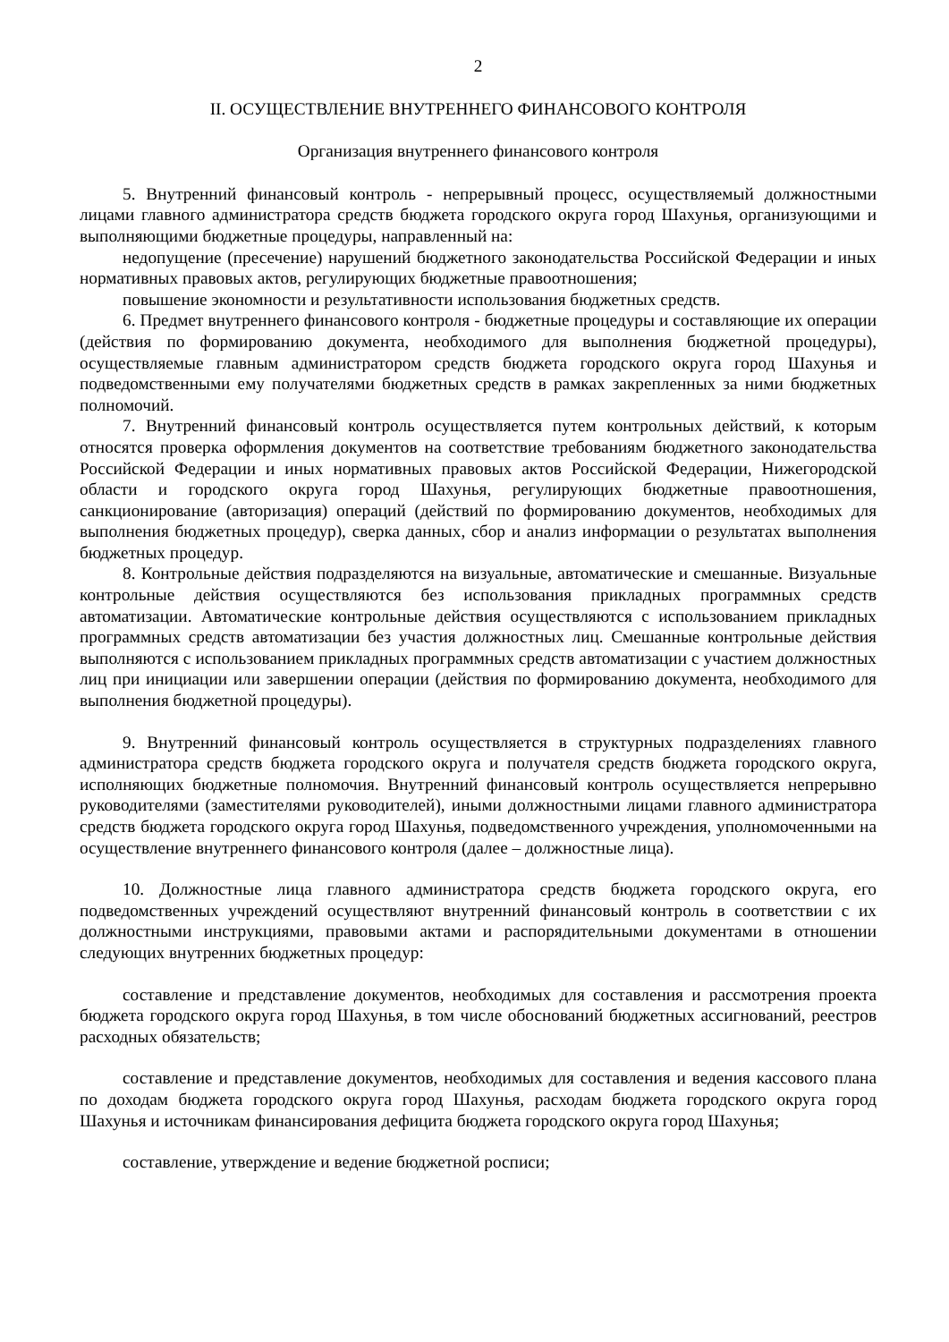2
II. ОСУЩЕСТВЛЕНИЕ ВНУТРЕННЕГО ФИНАНСОВОГО КОНТРОЛЯ
Организация внутреннего финансового контроля
5. Внутренний финансовый контроль - непрерывный процесс, осуществляемый должностными лицами главного администратора средств бюджета городского округа город Шахунья, организующими и выполняющими бюджетные процедуры, направленный на:
недопущение (пресечение) нарушений бюджетного законодательства Российской Федерации и иных нормативных правовых актов, регулирующих бюджетные правоотношения;
повышение экономности и результативности использования бюджетных средств.
6. Предмет внутреннего финансового контроля - бюджетные процедуры и составляющие их операции (действия по формированию документа, необходимого для выполнения бюджетной процедуры), осуществляемые главным администратором средств бюджета городского округа город Шахунья и подведомственными ему получателями бюджетных средств в рамках закрепленных за ними бюджетных полномочий.
7. Внутренний финансовый контроль осуществляется путем контрольных действий, к которым относятся проверка оформления документов на соответствие требованиям бюджетного законодательства Российской Федерации и иных нормативных правовых актов Российской Федерации, Нижегородской области и городского округа город Шахунья, регулирующих бюджетные правоотношения, санкционирование (авторизация) операций (действий по формированию документов, необходимых для выполнения бюджетных процедур), сверка данных, сбор и анализ информации о результатах выполнения бюджетных процедур.
8. Контрольные действия подразделяются на визуальные, автоматические и смешанные. Визуальные контрольные действия осуществляются без использования прикладных программных средств автоматизации. Автоматические контрольные действия осуществляются с использованием прикладных программных средств автоматизации без участия должностных лиц. Смешанные контрольные действия выполняются с использованием прикладных программных средств автоматизации с участием должностных лиц при инициации или завершении операции (действия по формированию документа, необходимого для выполнения бюджетной процедуры).
9. Внутренний финансовый контроль осуществляется в структурных подразделениях главного администратора средств бюджета городского округа и получателя средств бюджета городского округа, исполняющих бюджетные полномочия. Внутренний финансовый контроль осуществляется непрерывно руководителями (заместителями руководителей), иными должностными лицами главного администратора средств бюджета городского округа город Шахунья, подведомственного учреждения, уполномоченными на осуществление внутреннего финансового контроля (далее – должностные лица).
10. Должностные лица главного администратора средств бюджета городского округа, его подведомственных учреждений осуществляют внутренний финансовый контроль в соответствии с их должностными инструкциями, правовыми актами и распорядительными документами в отношении следующих внутренних бюджетных процедур:
составление и представление документов, необходимых для составления и рассмотрения проекта бюджета городского округа город Шахунья, в том числе обоснований бюджетных ассигнований, реестров расходных обязательств;
составление и представление документов, необходимых для составления и ведения кассового плана по доходам бюджета городского округа город Шахунья, расходам бюджета городского округа город Шахунья и источникам финансирования дефицита бюджета городского округа город Шахунья;
составление, утверждение и ведение бюджетной росписи;